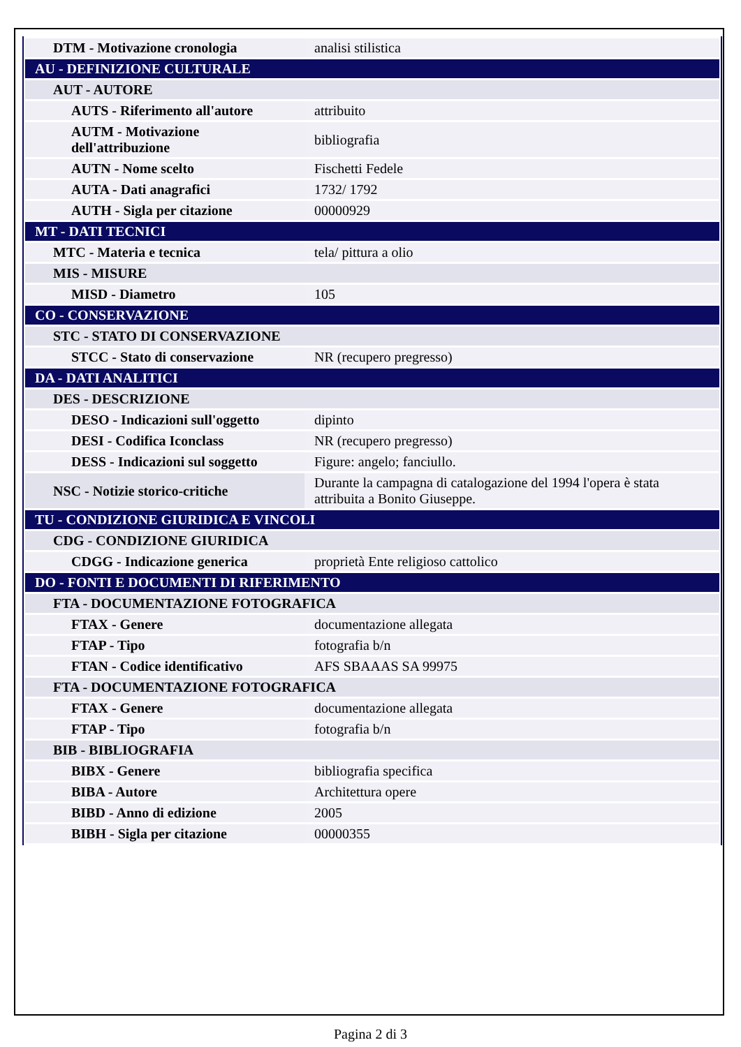| DTM - Motivazione cronologia | analisi stilistica |
| AU - DEFINIZIONE CULTURALE | |
| AUT - AUTORE | |
| AUTS - Riferimento all'autore | attribuito |
| AUTM - Motivazione dell'attribuzione | bibliografia |
| AUTN - Nome scelto | Fischetti Fedele |
| AUTA - Dati anagrafici | 1732/ 1792 |
| AUTH - Sigla per citazione | 00000929 |
| MT - DATI TECNICI | |
| MTC - Materia e tecnica | tela/ pittura a olio |
| MIS - MISURE | |
| MISD - Diametro | 105 |
| CO - CONSERVAZIONE | |
| STC - STATO DI CONSERVAZIONE | |
| STCC - Stato di conservazione | NR (recupero pregresso) |
| DA - DATI ANALITICI | |
| DES - DESCRIZIONE | |
| DESO - Indicazioni sull'oggetto | dipinto |
| DESI - Codifica Iconclass | NR (recupero pregresso) |
| DESS - Indicazioni sul soggetto | Figure: angelo; fanciullo. |
| NSC - Notizie storico-critiche | Durante la campagna di catalogazione del 1994 l'opera è stata attribuita a Bonito Giuseppe. |
| TU - CONDIZIONE GIURIDICA E VINCOLI | |
| CDG - CONDIZIONE GIURIDICA | |
| CDGG - Indicazione generica | proprietà Ente religioso cattolico |
| DO - FONTI E DOCUMENTI DI RIFERIMENTO | |
| FTA - DOCUMENTAZIONE FOTOGRAFICA | |
| FTAX - Genere | documentazione allegata |
| FTAP - Tipo | fotografia b/n |
| FTAN - Codice identificativo | AFS SBAAAS SA 99975 |
| FTA - DOCUMENTAZIONE FOTOGRAFICA | |
| FTAX - Genere | documentazione allegata |
| FTAP - Tipo | fotografia b/n |
| BIB - BIBLIOGRAFIA | |
| BIBX - Genere | bibliografia specifica |
| BIBA - Autore | Architettura opere |
| BIBD - Anno di edizione | 2005 |
| BIBH - Sigla per citazione | 00000355 |
Pagina 2 di 3